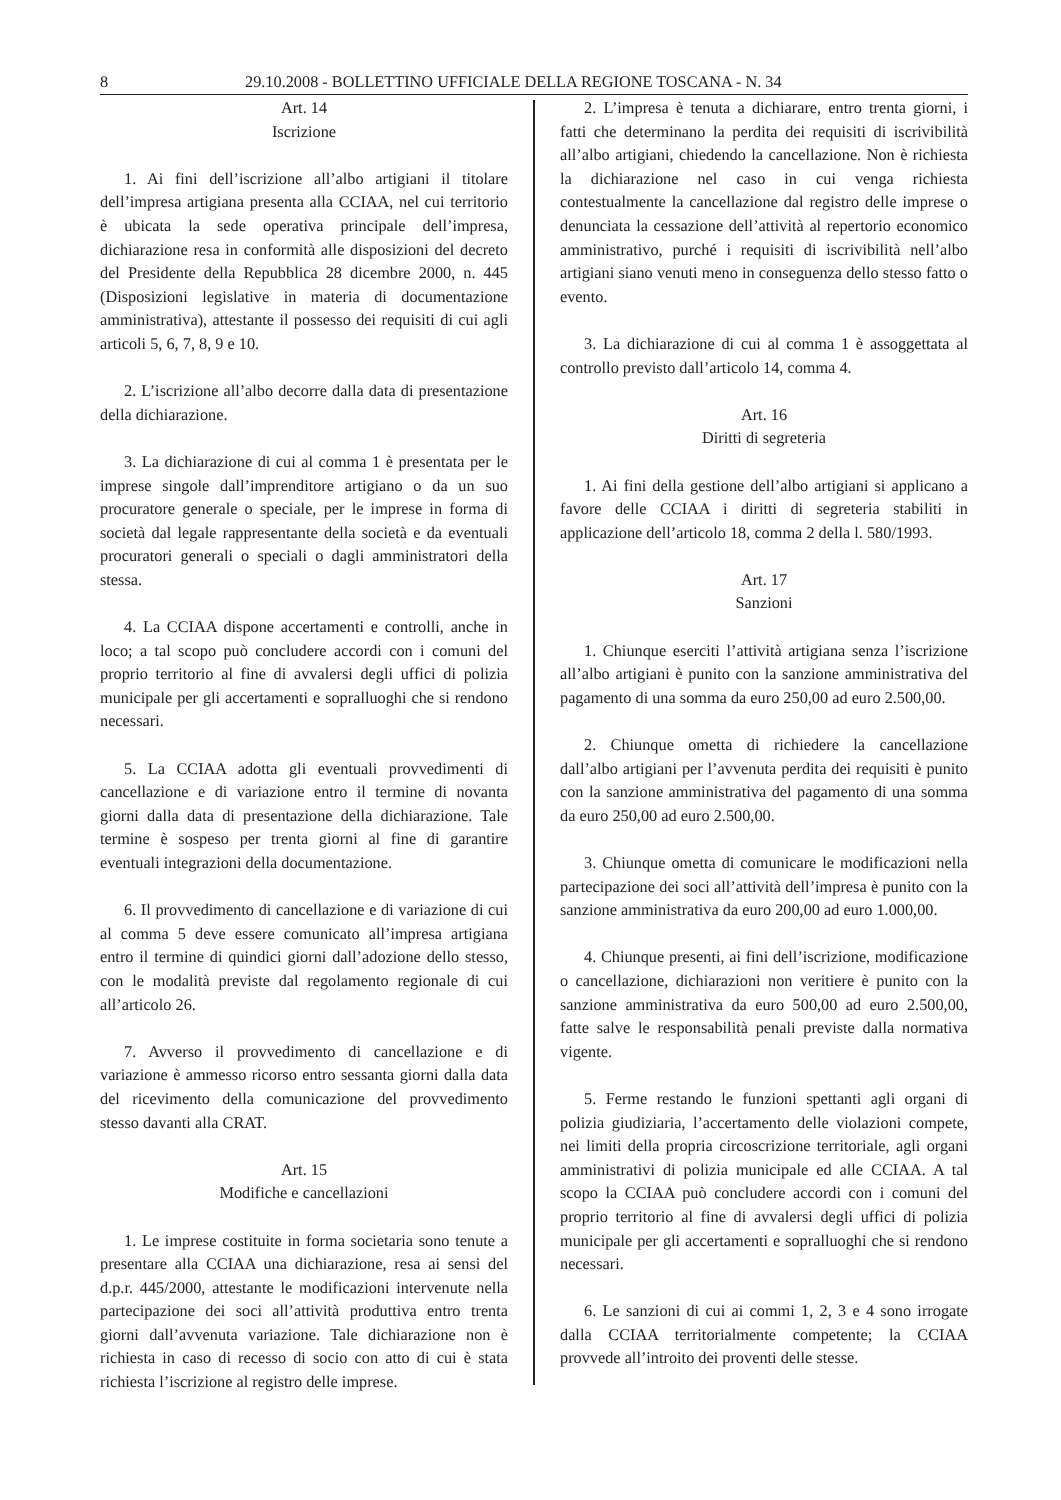8 29.10.2008 - BOLLETTINO UFFICIALE DELLA REGIONE TOSCANA - N. 34
Art. 14
Iscrizione
1. Ai fini dell’iscrizione all’albo artigiani il titolare dell’impresa artigiana presenta alla CCIAA, nel cui territorio è ubicata la sede operativa principale dell’impresa, dichiarazione resa in conformità alle disposizioni del decreto del Presidente della Repubblica 28 dicembre 2000, n. 445 (Disposizioni legislative in materia di documentazione amministrativa), attestante il possesso dei requisiti di cui agli articoli 5, 6, 7, 8, 9 e 10.
2. L’iscrizione all’albo decorre dalla data di presentazione della dichiarazione.
3. La dichiarazione di cui al comma 1 è presentata per le imprese singole dall’imprenditore artigiano o da un suo procuratore generale o speciale, per le imprese in forma di società dal legale rappresentante della società e da eventuali procuratori generali o speciali o dagli amministratori della stessa.
4. La CCIAA dispone accertamenti e controlli, anche in loco; a tal scopo può concludere accordi con i comuni del proprio territorio al fine di avvalersi degli uffici di polizia municipale per gli accertamenti e sopralluoghi che si rendono necessari.
5. La CCIAA adotta gli eventuali provvedimenti di cancellazione e di variazione entro il termine di novanta giorni dalla data di presentazione della dichiarazione. Tale termine è sospeso per trenta giorni al fine di garantire eventuali integrazioni della documentazione.
6. Il provvedimento di cancellazione e di variazione di cui al comma 5 deve essere comunicato all’impresa artigiana entro il termine di quindici giorni dall’adozione dello stesso, con le modalità previste dal regolamento regionale di cui all’articolo 26.
7. Avverso il provvedimento di cancellazione e di variazione è ammesso ricorso entro sessanta giorni dalla data del ricevimento della comunicazione del provvedimento stesso davanti alla CRAT.
Art. 15
Modifiche e cancellazioni
1. Le imprese costituite in forma societaria sono tenute a presentare alla CCIAA una dichiarazione, resa ai sensi del d.p.r. 445/2000, attestante le modificazioni intervenute nella partecipazione dei soci all’attività produttiva entro trenta giorni dall’avvenuta variazione. Tale dichiarazione non è richiesta in caso di recesso di socio con atto di cui è stata richiesta l’iscrizione al registro delle imprese.
2. L’impresa è tenuta a dichiarare, entro trenta giorni, i fatti che determinano la perdita dei requisiti di iscrivibilità all’albo artigiani, chiedendo la cancellazione. Non è richiesta la dichiarazione nel caso in cui venga richiesta contestualmente la cancellazione dal registro delle imprese o denunciata la cessazione dell’attività al repertorio economico amministrativo, purché i requisiti di iscrivibilità nell’albo artigiani siano venuti meno in conseguenza dello stesso fatto o evento.
3. La dichiarazione di cui al comma 1 è assoggettata al controllo previsto dall’articolo 14, comma 4.
Art. 16
Diritti di segreteria
1. Ai fini della gestione dell’albo artigiani si applicano a favore delle CCIAA i diritti di segreteria stabiliti in applicazione dell’articolo 18, comma 2 della l. 580/1993.
Art. 17
Sanzioni
1. Chiunque eserciti l’attività artigiana senza l’iscrizione all’albo artigiani è punito con la sanzione amministrativa del pagamento di una somma da euro 250,00 ad euro 2.500,00.
2. Chiunque ometta di richiedere la cancellazione dall’albo artigiani per l’avvenuta perdita dei requisiti è punito con la sanzione amministrativa del pagamento di una somma da euro 250,00 ad euro 2.500,00.
3. Chiunque ometta di comunicare le modificazioni nella partecipazione dei soci all’attività dell’impresa è punito con la sanzione amministrativa da euro 200,00 ad euro 1.000,00.
4. Chiunque presenti, ai fini dell’iscrizione, modificazione o cancellazione, dichiarazioni non veritiere è punito con la sanzione amministrativa da euro 500,00 ad euro 2.500,00, fatte salve le responsabilità penali previste dalla normativa vigente.
5. Ferme restando le funzioni spettanti agli organi di polizia giudiziaria, l’accertamento delle violazioni compete, nei limiti della propria circoscrizione territoriale, agli organi amministrativi di polizia municipale ed alle CCIAA. A tal scopo la CCIAA può concludere accordi con i comuni del proprio territorio al fine di avvalersi degli uffici di polizia municipale per gli accertamenti e sopralluoghi che si rendono necessari.
6. Le sanzioni di cui ai commi 1, 2, 3 e 4 sono irrogate dalla CCIAA territorialmente competente; la CCIAA provvede all’introito dei proventi delle stesse.